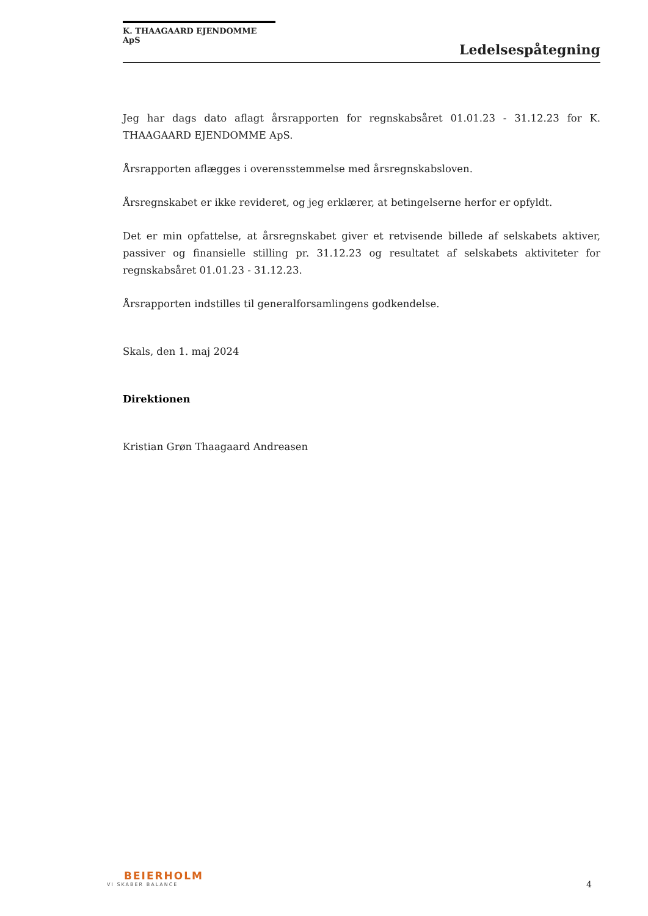K. THAAGAARD EJENDOMME ApS
Ledelsespåtegning
Jeg har dags dato aflagt årsrapporten for regnskabsåret 01.01.23 - 31.12.23 for K. THAAGAARD EJENDOMME ApS.
Årsrapporten aflægges i overensstemmelse med årsregnskabsloven.
Årsregnskabet er ikke revideret, og jeg erklærer, at betingelserne herfor er opfyldt.
Det er min opfattelse, at årsregnskabet giver et retvisende billede af selskabets aktiver, passiver og finansielle stilling pr. 31.12.23 og resultatet af selskabets aktiviteter for regnskabsåret 01.01.23 - 31.12.23.
Årsrapporten indstilles til generalforsamlingens godkendelse.
Skals, den 1. maj 2024
Direktionen
Kristian Grøn Thaagaard Andreasen
BEIERHOLM
VI SKABER BALANCE
4